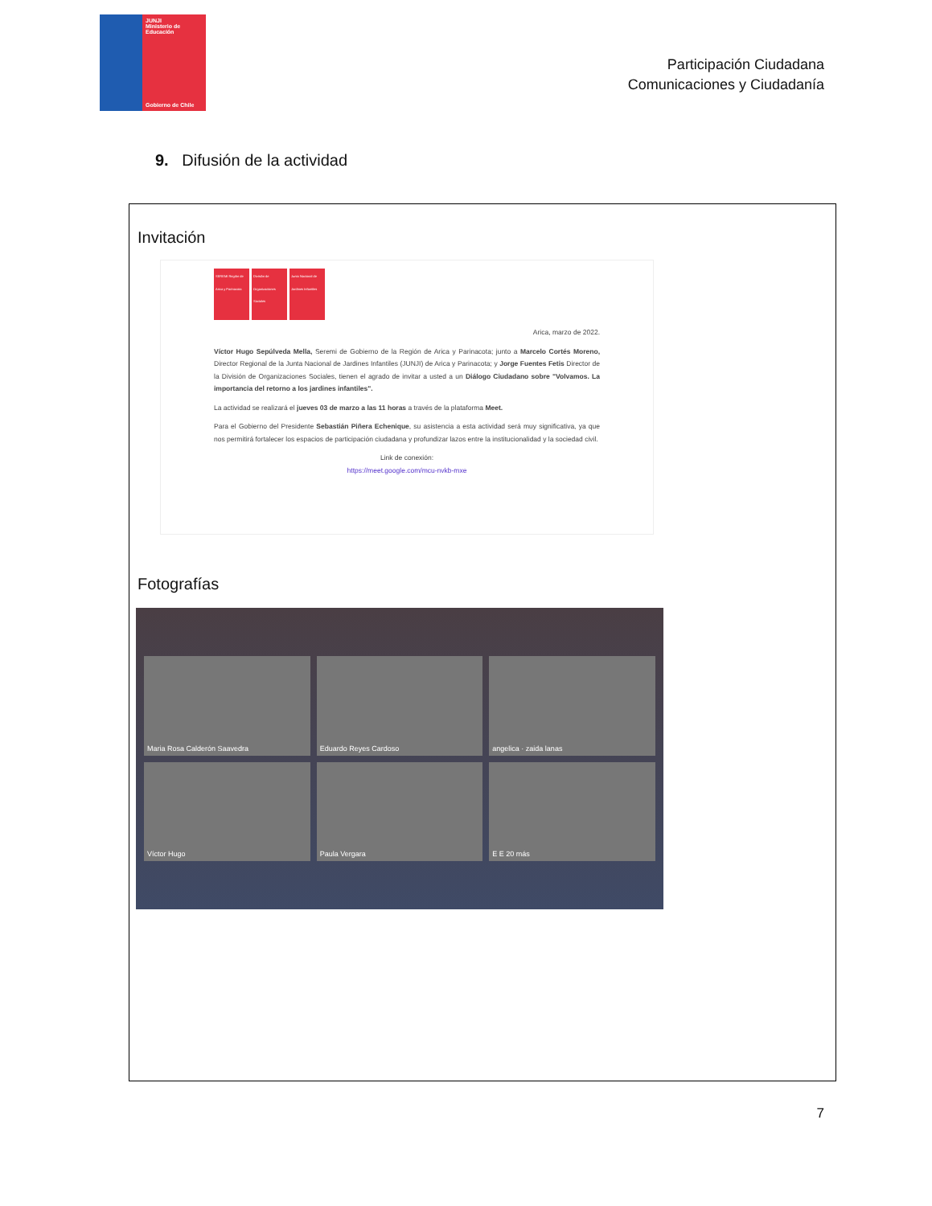JUNJI
Ministerio de Educación
Gobierno de Chile
Participación Ciudadana
Comunicaciones y Ciudadanía
9. Difusión de la actividad
Invitación
SEREMI Región de Arica y Parinacota
División de Organizaciones Sociales
Junta Nacional de Jardines Infantiles
Arica, marzo de 2022.
Víctor Hugo Sepúlveda Mella, Seremi de Gobierno de la Región de Arica y Parinacota; junto a Marcelo Cortés Moreno, Director Regional de la Junta Nacional de Jardines Infantiles (JUNJI) de Arica y Parinacota; y Jorge Fuentes Fetis Director de la División de Organizaciones Sociales, tienen el agrado de invitar a usted a un Diálogo Ciudadano sobre "Volvamos. La importancia del retorno a los jardines infantiles".
La actividad se realizará el jueves 03 de marzo a las 11 horas a través de la plataforma Meet.
Para el Gobierno del Presidente Sebastián Piñera Echenique, su asistencia a esta actividad será muy significativa, ya que nos permitirá fortalecer los espacios de participación ciudadana y profundizar lazos entre la institucionalidad y la sociedad civil.
Link de conexión:
https://meet.google.com/mcu-nvkb-mxe
Fotografías
Maria Rosa Calderón Saavedra
Eduardo Reyes Cardoso
angelica · zaida lanas
Víctor Hugo
Paula Vergara
E E 20 más
7